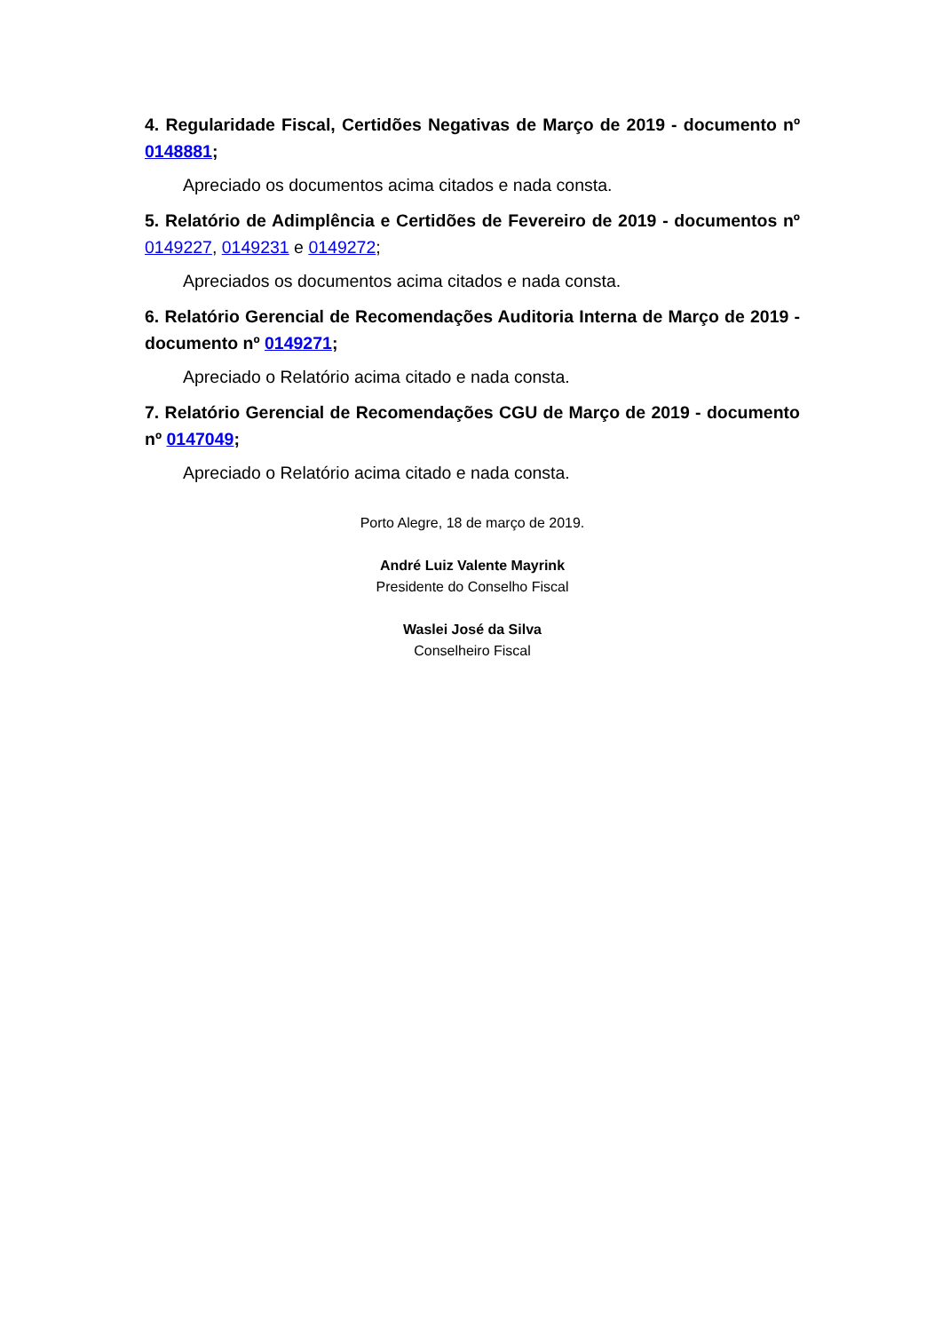4. Regularidade Fiscal, Certidões Negativas de Março de 2019 - documento nº 0148881;
Apreciado os documentos acima citados e nada consta.
5. Relatório de Adimplência e Certidões de Fevereiro de 2019 - documentos nº 0149227, 0149231 e 0149272;
Apreciados os documentos acima citados e nada consta.
6. Relatório Gerencial de Recomendações Auditoria Interna de Março de 2019 - documento nº 0149271;
Apreciado o Relatório acima citado e nada consta.
7. Relatório Gerencial de Recomendações CGU de Março de 2019 - documento nº 0147049;
Apreciado o Relatório acima citado e nada consta.
Porto Alegre, 18 de março de 2019.
André Luiz Valente Mayrink
Presidente do Conselho Fiscal
Waslei José da Silva
Conselheiro Fiscal